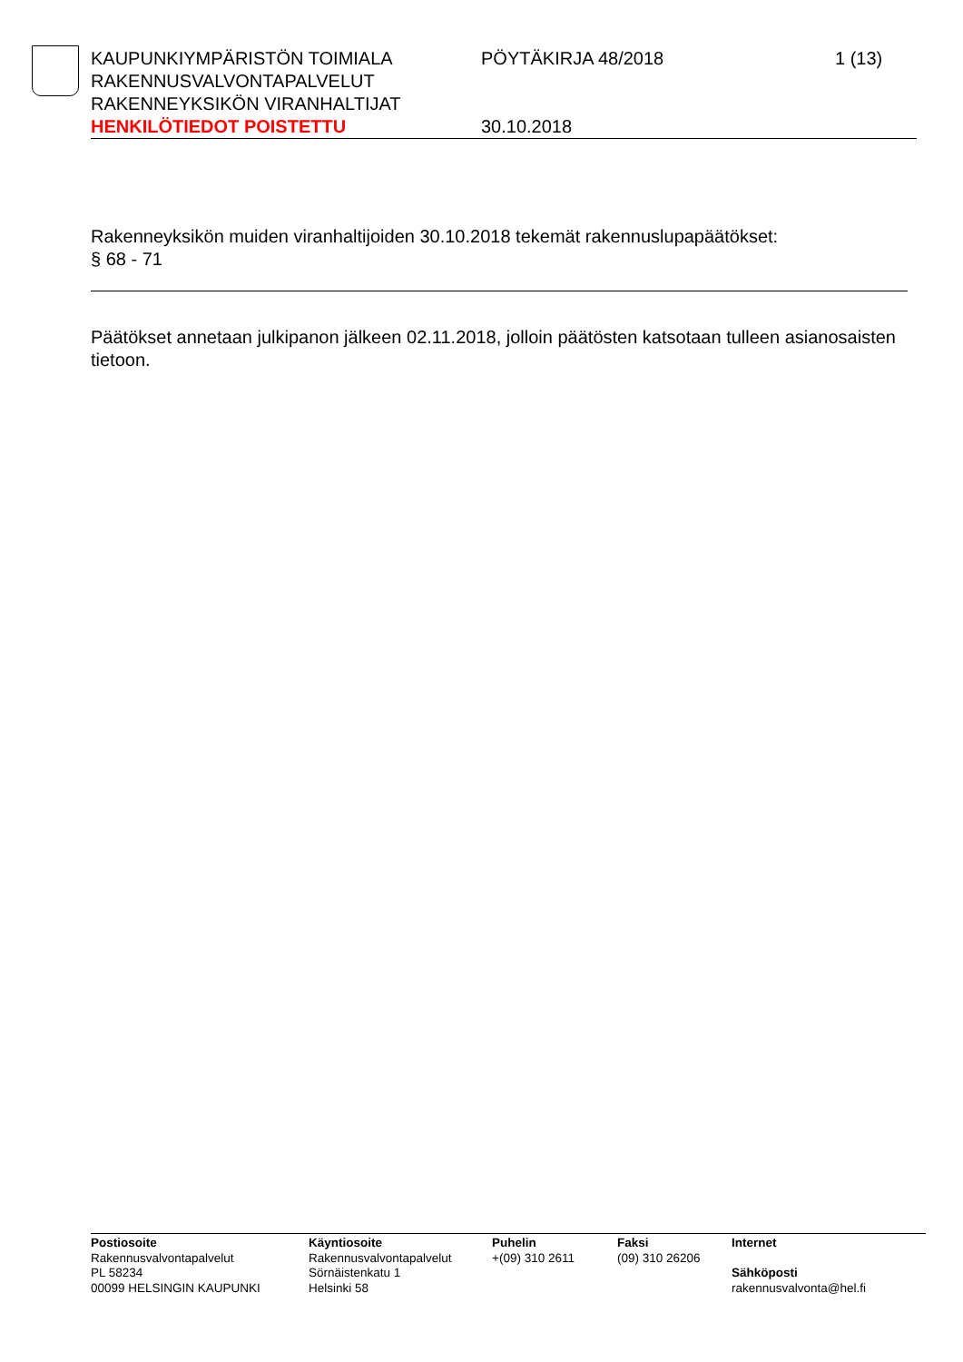KAUPUNKIYMPÄRISTÖN TOIMIALA PÖYTÄKIRJA 48/2018 1 (13)
RAKENNUSVALVONTAPALVELUT
RAKENNEYKSIKÖN VIRANHALTIJAT
HENKILÖTIEDOT POISTETTU 30.10.2018
Rakenneyksikön muiden viranhaltijoiden 30.10.2018 tekemät rakennuslupapäätökset:
§ 68 - 71
Päätökset annetaan julkipanon jälkeen 02.11.2018, jolloin päätösten katsotaan tulleen asianosaisten tietoon.
Postiosoite
Rakennusvalvontapalvelut
PL 58234
00099 HELSINGIN KAUPUNKI
Käyntiosoite
Rakennusvalvontapalvelut
Sörnäistenkatu 1
Helsinki 58
Puhelin
+(09) 310 2611
Faksi
(09) 310 26206
Internet
Sähköposti
rakennusvalvonta@hel.fi